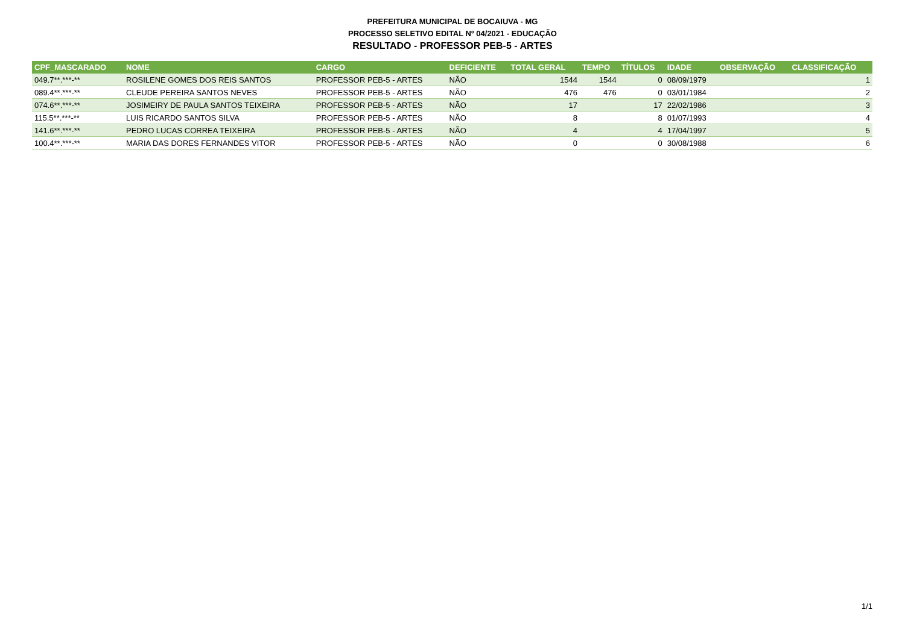PREFEITURA MUNICIPAL DE BOCAIUVA - MG
PROCESSO SELETIVO EDITAL Nº 04/2021 - EDUCAÇÃO
RESULTADO - PROFESSOR PEB-5 - ARTES
| CPF_MASCARADO | NOME | CARGO | DEFICIENTE | TOTAL GERAL | TEMPO | TÍTULOS | IDADE | OBSERVAÇÃO | CLASSIFICAÇÃO |
| --- | --- | --- | --- | --- | --- | --- | --- | --- | --- |
| 049.7**.***-** | ROSILENE GOMES DOS REIS SANTOS | PROFESSOR PEB-5 - ARTES | NÃO | 1544 | 1544 | 0 | 08/09/1979 | | 1 |
| 089.4**.***-** | CLEUDE PEREIRA SANTOS NEVES | PROFESSOR PEB-5 - ARTES | NÃO | 476 | 476 | 0 | 03/01/1984 | | 2 |
| 074.6**.***-** | JOSIMEIRY DE PAULA SANTOS TEIXEIRA | PROFESSOR PEB-5 - ARTES | NÃO | 17 | | 17 | 22/02/1986 | | 3 |
| 115.5**.***-** | LUIS RICARDO SANTOS SILVA | PROFESSOR PEB-5 - ARTES | NÃO | 8 | | 8 | 01/07/1993 | | 4 |
| 141.6**.***-** | PEDRO LUCAS CORREA TEIXEIRA | PROFESSOR PEB-5 - ARTES | NÃO | 4 | | 4 | 17/04/1997 | | 5 |
| 100.4**.***-** | MARIA DAS DORES FERNANDES VITOR | PROFESSOR PEB-5 - ARTES | NÃO | 0 | | 0 | 30/08/1988 | | 6 |
1/1